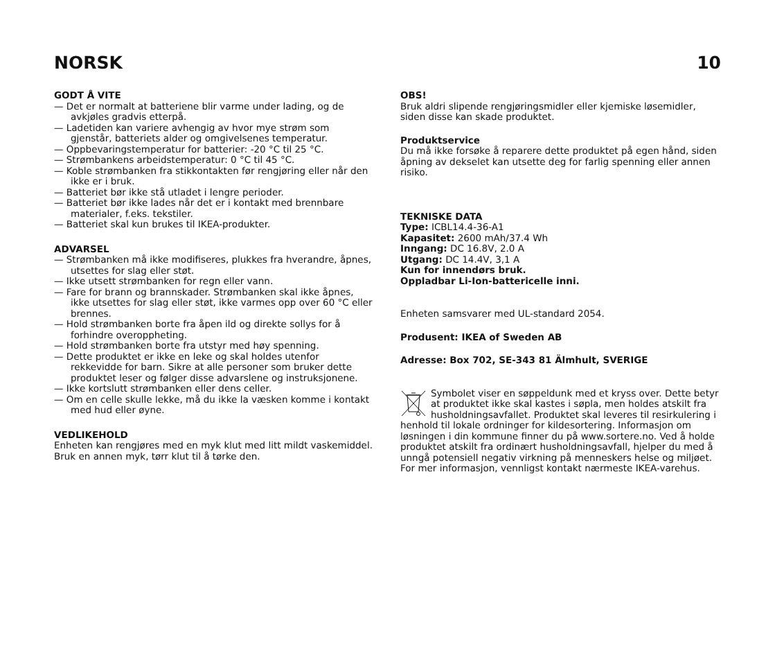NORSK 10
GODT Å VITE
— Det er normalt at batteriene blir varme under lading, og de avkjøles gradvis etterpå.
— Ladetiden kan variere avhengig av hvor mye strøm som gjenstår, batteriets alder og omgivelsenes temperatur.
— Oppbevaringstemperatur for batterier: -20 °C til 25 °C.
— Strømbankens arbeidstemperatur: 0 °C til 45 °C.
— Koble strømbanken fra stikkontakten før rengjøring eller når den ikke er i bruk.
— Batteriet bør ikke stå utladet i lengre perioder.
— Batteriet bør ikke lades når det er i kontakt med brennbare materialer, f.eks. tekstiler.
— Batteriet skal kun brukes til IKEA-produkter.
ADVARSEL
— Strømbanken må ikke modifiseres, plukkes fra hverandre, åpnes, utsettes for slag eller støt.
— Ikke utsett strømbanken for regn eller vann.
— Fare for brann og brannskader. Strømbanken skal ikke åpnes, ikke utsettes for slag eller støt, ikke varmes opp over 60 °C eller brennes.
— Hold strømbanken borte fra åpen ild og direkte sollys for å forhindre overoppheting.
— Hold strømbanken borte fra utstyr med høy spenning.
— Dette produktet er ikke en leke og skal holdes utenfor rekkevidde for barn. Sikre at alle personer som bruker dette produktet leser og følger disse advarslene og instruksjonene.
— Ikke kortslutt strømbanken eller dens celler.
— Om en celle skulle lekke, må du ikke la væsken komme i kontakt med hud eller øyne.
VEDLIKEHOLD
Enheten kan rengjøres med en myk klut med litt mildt vaskemiddel. Bruk en annen myk, tørr klut til å tørke den.
OBS!
Bruk aldri slipende rengjøringsmidler eller kjemiske løsemidler, siden disse kan skade produktet.
Produktservice
Du må ikke forsøke å reparere dette produktet på egen hånd, siden åpning av dekselet kan utsette deg for farlig spenning eller annen risiko.
TEKNISKE DATA
Type: ICBL14.4-36-A1
Kapasitet: 2600 mAh/37.4 Wh
Inngang: DC 16.8V, 2.0 A
Utgang: DC 14.4V, 3,1 A
Kun for innendørs bruk.
Oppladbar Li-Ion-battericelle inni.
Enheten samsvarer med UL-standard 2054.
Produsent: IKEA of Sweden AB
Adresse: Box 702, SE-343 81 Älmhult, SVERIGE
Symbolet viser en søppeldunk med et kryss over. Dette betyr at produktet ikke skal kastes i søpla, men holdes atskilt fra husholdningsavfallet. Produktet skal leveres til resirkulering i henhold til lokale ordninger for kildesortering. Informasjon om løsningen i din kommune finner du på www.sortere.no. Ved å holde produktet atskilt fra ordinært husholdningsavfall, hjelper du med å unngå potensiell negativ virkning på menneskers helse og miljøet. For mer informasjon, vennligst kontakt nærmeste IKEA-varehus.